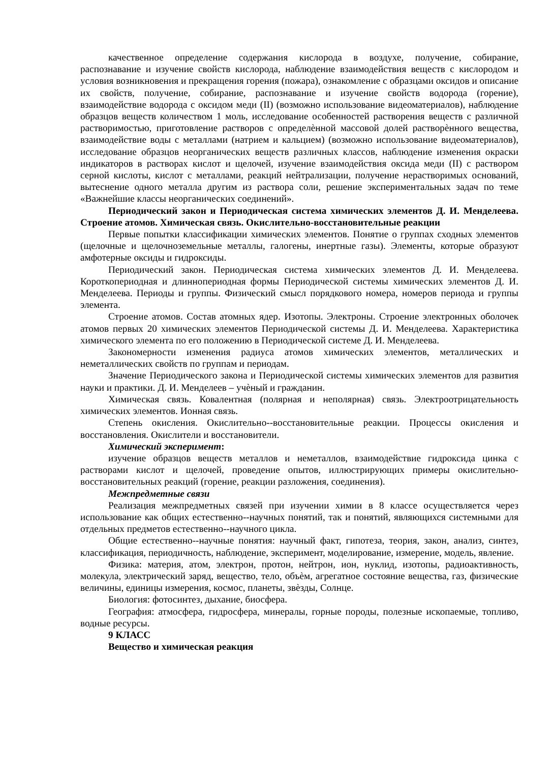качественное определение содержания кислорода в воздухе, получение, собирание, распознавание и изучение свойств кислорода, наблюдение взаимодействия веществ с кислородом и условия возникновения и прекращения горения (пожара), ознакомление с образцами оксидов и описание их свойств, получение, собирание, распознавание и изучение свойств водорода (горение), взаимодействие водорода с оксидом меди (II) (возможно использование видеоматериалов), наблюдение образцов веществ количеством 1 моль, исследование особенностей растворения веществ с различной растворимостью, приготовление растворов с определѐнной массовой долей растворѐнного вещества, взаимодействие воды с металлами (натрием и кальцием) (возможно использование видеоматериалов), исследование образцов неорганических веществ различных классов, наблюдение изменения окраски индикаторов в растворах кислот и щелочей, изучение взаимодействия оксида меди (II) с раствором серной кислоты, кислот с металлами, реакций нейтрализации, получение нерастворимых оснований, вытеснение одного металла другим из раствора соли, решение экспериментальных задач по теме «Важнейшие классы неорганических соединений».
Периодический закон и Периодическая система химических элементов Д. И. Менделеева. Строение атомов. Химическая связь. Окислительно-восстановительные реакции
Первые попытки классификации химических элементов. Понятие о группах сходных элементов (щелочные и щелочноземельные металлы, галогены, инертные газы). Элементы, которые образуют амфотерные оксиды и гидроксиды.
Периодический закон. Периодическая система химических элементов Д. И. Менделеева. Короткопериодная и длиннопериодная формы Периодической системы химических элементов Д. И. Менделеева. Периоды и группы. Физический смысл порядкового номера, номеров периода и группы элемента.
Строение атомов. Состав атомных ядер. Изотопы. Электроны. Строение электронных оболочек атомов первых 20 химических элементов Периодической системы Д. И. Менделеева. Характеристика химического элемента по его положению в Периодической системе Д. И. Менделеева.
Закономерности изменения радиуса атомов химических элементов, металлических и неметаллических свойств по группам и периодам.
Значение Периодического закона и Периодической системы химических элементов для развития науки и практики. Д. И. Менделеев – учѐный и гражданин.
Химическая связь. Ковалентная (полярная и неполярная) связь. Электроотрицательность химических элементов. Ионная связь.
Степень окисления. Окислительно--восстановительные реакции. Процессы окисления и восстановления. Окислители и восстановители.
Химический эксперимент:
изучение образцов веществ металлов и неметаллов, взаимодействие гидроксида цинка с растворами кислот и щелочей, проведение опытов, иллюстрирующих примеры окислительно-восстановительных реакций (горение, реакции разложения, соединения).
Межпредметные связи
Реализация межпредметных связей при изучении химии в 8 классе осуществляется через использование как общих естественно--научных понятий, так и понятий, являющихся системными для отдельных предметов естественно--научного цикла.
Общие естественно--научные понятия: научный факт, гипотеза, теория, закон, анализ, синтез, классификация, периодичность, наблюдение, эксперимент, моделирование, измерение, модель, явление.
Физика: материя, атом, электрон, протон, нейтрон, ион, нуклид, изотопы, радиоактивность, молекула, электрический заряд, вещество, тело, объѐм, агрегатное состояние вещества, газ, физические величины, единицы измерения, космос, планеты, звѐзды, Солнце.
Биология: фотосинтез, дыхание, биосфера.
География: атмосфера, гидросфера, минералы, горные породы, полезные ископаемые, топливо, водные ресурсы.
9 КЛАСС
Вещество и химическая реакция